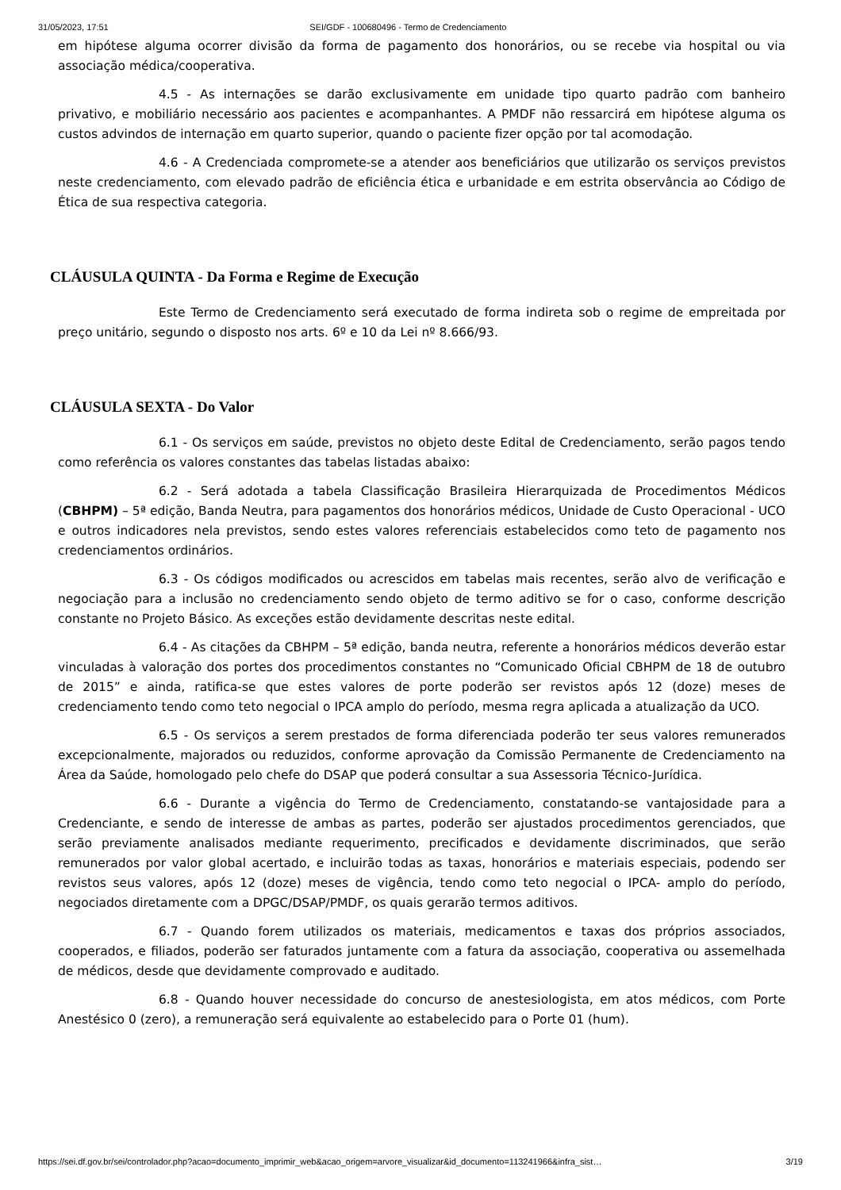31/05/2023, 17:51 SEI/GDF - 100680496 - Termo de Credenciamento
em hipótese alguma ocorrer divisão da forma de pagamento dos honorários, ou se recebe via hospital ou via associação médica/cooperativa.
4.5 - As internações se darão exclusivamente em unidade tipo quarto padrão com banheiro privativo, e mobiliário necessário aos pacientes e acompanhantes. A PMDF não ressarcirá em hipótese alguma os custos advindos de internação em quarto superior, quando o paciente fizer opção por tal acomodação.
4.6 - A Credenciada compromete-se a atender aos beneficiários que utilizarão os serviços previstos neste credenciamento, com elevado padrão de eficiência ética e urbanidade e em estrita observância ao Código de Ética de sua respectiva categoria.
CLÁUSULA QUINTA - Da Forma e Regime de Execução
Este Termo de Credenciamento será executado de forma indireta sob o regime de empreitada por preço unitário, segundo o disposto nos arts. 6º e 10 da Lei nº 8.666/93.
CLÁUSULA SEXTA - Do Valor
6.1 - Os serviços em saúde, previstos no objeto deste Edital de Credenciamento, serão pagos tendo como referência os valores constantes das tabelas listadas abaixo:
6.2 - Será adotada a tabela Classificação Brasileira Hierarquizada de Procedimentos Médicos (CBHPM) – 5ª edição, Banda Neutra, para pagamentos dos honorários médicos, Unidade de Custo Operacional - UCO e outros indicadores nela previstos, sendo estes valores referenciais estabelecidos como teto de pagamento nos credenciamentos ordinários.
6.3 - Os códigos modificados ou acrescidos em tabelas mais recentes, serão alvo de verificação e negociação para a inclusão no credenciamento sendo objeto de termo aditivo se for o caso, conforme descrição constante no Projeto Básico. As exceções estão devidamente descritas neste edital.
6.4 - As citações da CBHPM – 5ª edição, banda neutra, referente a honorários médicos deverão estar vinculadas à valoração dos portes dos procedimentos constantes no “Comunicado Oficial CBHPM de 18 de outubro de 2015” e ainda, ratifica-se que estes valores de porte poderão ser revistos após 12 (doze) meses de credenciamento tendo como teto negocial o IPCA amplo do período, mesma regra aplicada a atualização da UCO.
6.5 - Os serviços a serem prestados de forma diferenciada poderão ter seus valores remunerados excepcionalmente, majorados ou reduzidos, conforme aprovação da Comissão Permanente de Credenciamento na Área da Saúde, homologado pelo chefe do DSAP que poderá consultar a sua Assessoria Técnico-Jurídica.
6.6 - Durante a vigência do Termo de Credenciamento, constatando-se vantajosidade para a Credenciante, e sendo de interesse de ambas as partes, poderão ser ajustados procedimentos gerenciados, que serão previamente analisados mediante requerimento, precificados e devidamente discriminados, que serão remunerados por valor global acertado, e incluirão todas as taxas, honorários e materiais especiais, podendo ser revistos seus valores, após 12 (doze) meses de vigência, tendo como teto negocial o IPCA- amplo do período, negociados diretamente com a DPGC/DSAP/PMDF, os quais gerarão termos aditivos.
6.7 - Quando forem utilizados os materiais, medicamentos e taxas dos próprios associados, cooperados, e filiados, poderão ser faturados juntamente com a fatura da associação, cooperativa ou assemelhada de médicos, desde que devidamente comprovado e auditado.
6.8 - Quando houver necessidade do concurso de anestesiologista, em atos médicos, com Porte Anestésico 0 (zero), a remuneração será equivalente ao estabelecido para o Porte 01 (hum).
https://sei.df.gov.br/sei/controlador.php?acao=documento_imprimir_web&acao_origem=arvore_visualizar&id_documento=113241966&infra_sist… 3/19